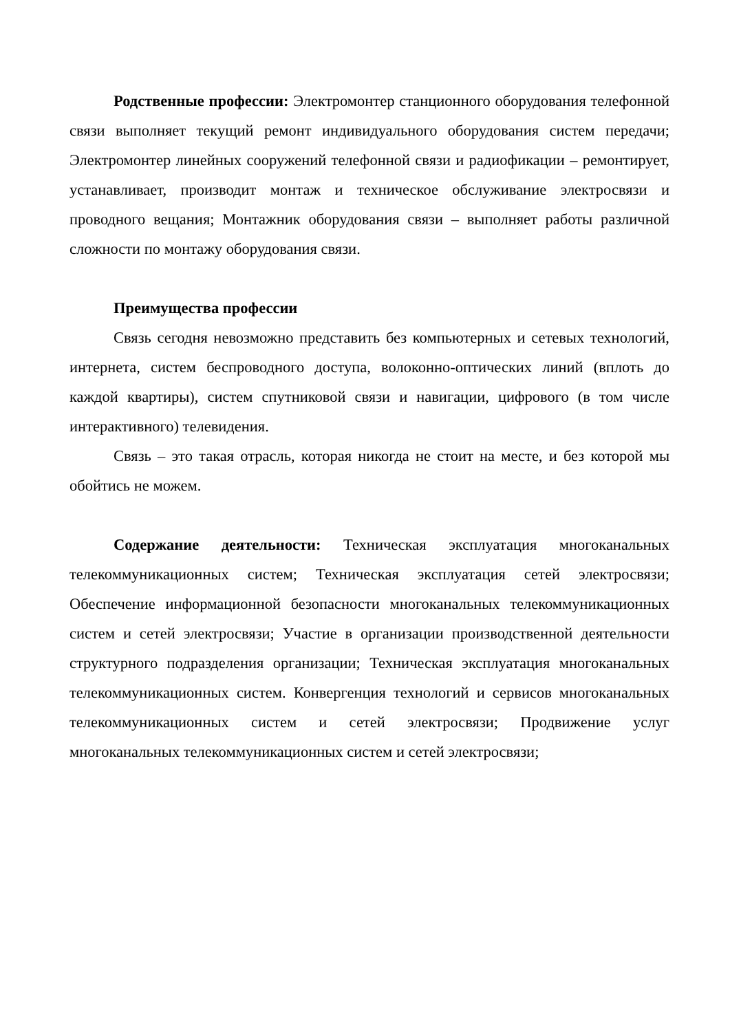Родственные профессии: Электромонтер станционного оборудования телефонной связи выполняет текущий ремонт индивидуального оборудования систем передачи; Электромонтер линейных сооружений телефонной связи и радиофикации – ремонтирует, устанавливает, производит монтаж и техническое обслуживание электросвязи и проводного вещания; Монтажник оборудования связи – выполняет работы различной сложности по монтажу оборудования связи.
Преимущества профессии
Связь сегодня невозможно представить без компьютерных и сетевых технологий, интернета, систем беспроводного доступа, волоконно-оптических линий (вплоть до каждой квартиры), систем спутниковой связи и навигации, цифрового (в том числе интерактивного) телевидения.
Связь – это такая отрасль, которая никогда не стоит на месте, и без которой мы обойтись не можем.
Содержание деятельности: Техническая эксплуатация многоканальных телекоммуникационных систем; Техническая эксплуатация сетей электросвязи; Обеспечение информационной безопасности многоканальных телекоммуникационных систем и сетей электросвязи; Участие в организации производственной деятельности структурного подразделения организации; Техническая эксплуатация многоканальных телекоммуникационных систем. Конвергенция технологий и сервисов многоканальных телекоммуникационных систем и сетей электросвязи; Продвижение услуг многоканальных телекоммуникационных систем и сетей электросвязи;